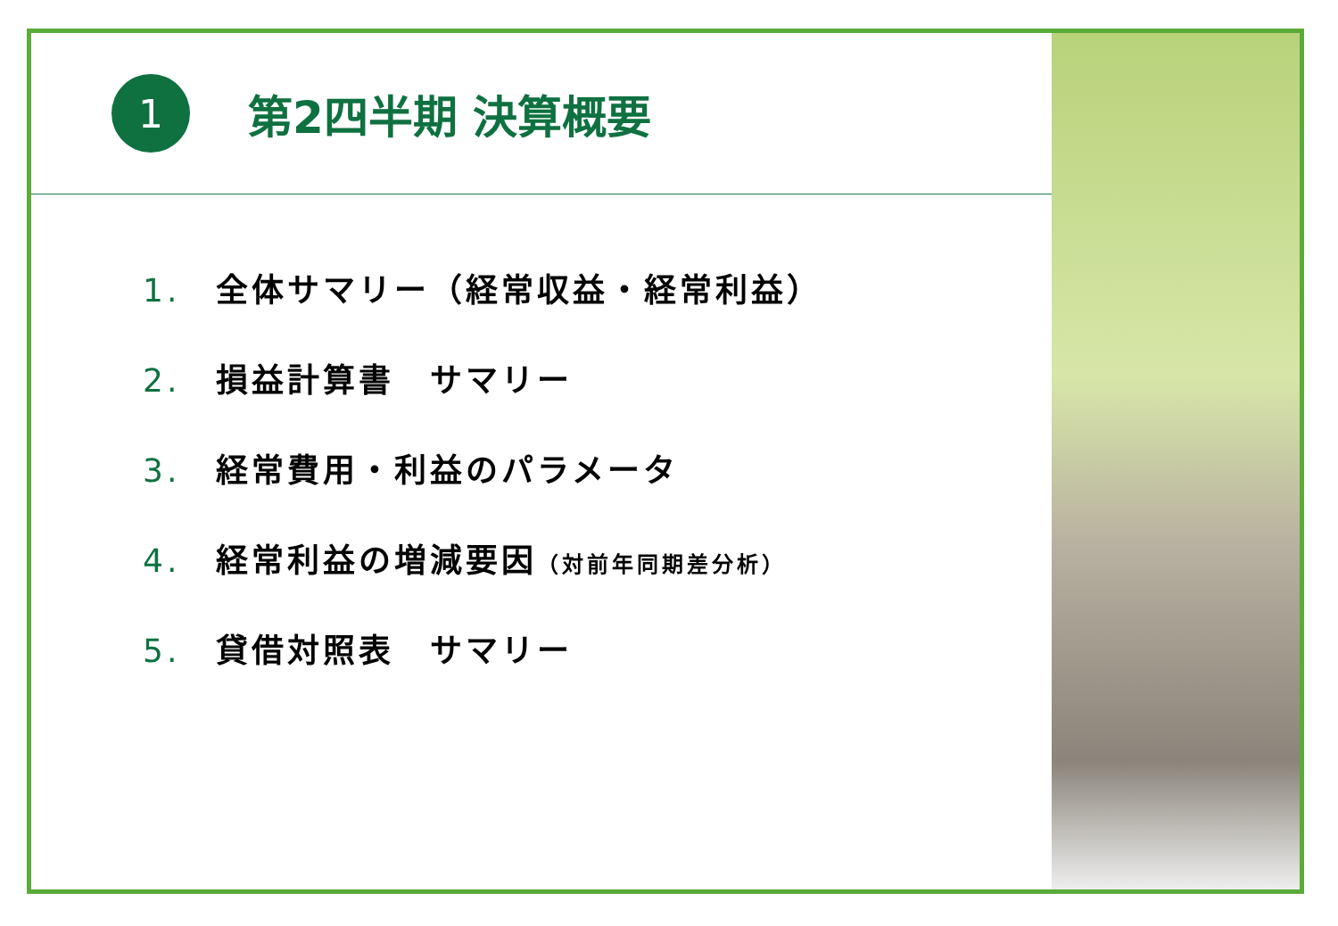1
第2四半期 決算概要
1. 全体サマリー（経常収益・経常利益）
2. 損益計算書　サマリー
3. 経常費用・利益のパラメータ
4. 経常利益の増減要因（対前年同期差分析）
5. 貸借対照表　サマリー